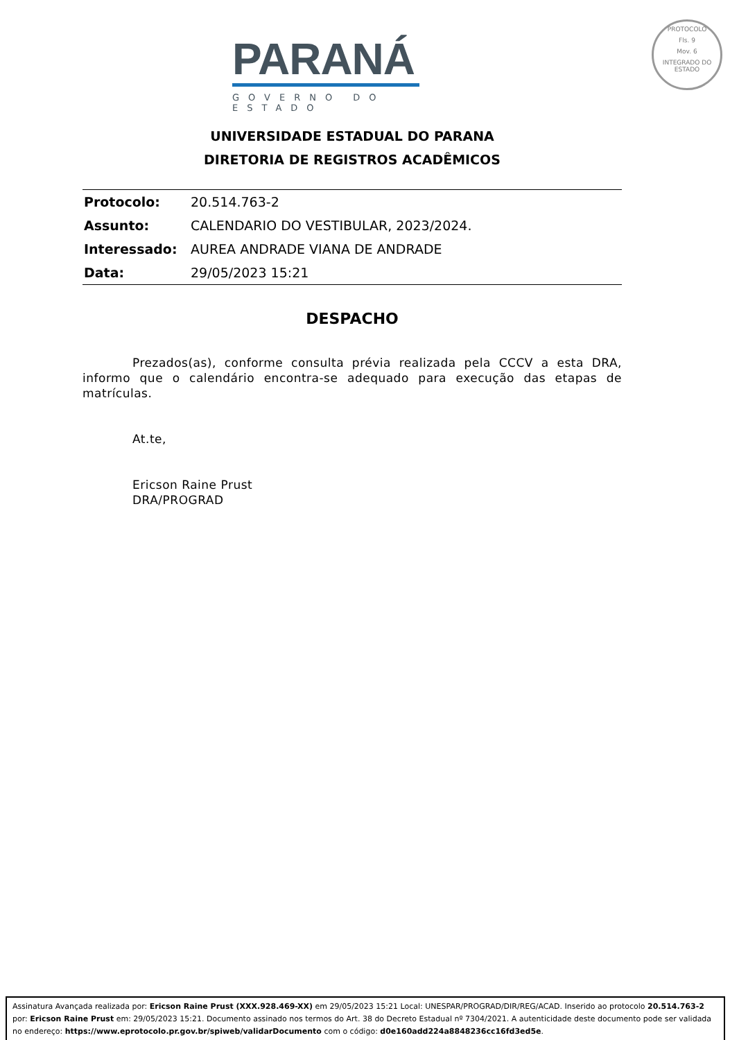PARANÁ
GOVERNO DO ESTADO
PROTOCOLO
Fls. 9
Mov. 6
INTEGRADO DO ESTADO
UNIVERSIDADE ESTADUAL DO PARANA
DIRETORIA DE REGISTROS ACADÊMICOS
| Protocolo: | 20.514.763-2 |
| Assunto: | CALENDARIO DO VESTIBULAR, 2023/2024. |
| Interessado: | AUREA ANDRADE VIANA DE ANDRADE |
| Data: | 29/05/2023 15:21 |
DESPACHO
Prezados(as), conforme consulta prévia realizada pela CCCV a esta DRA, informo que o calendário encontra-se adequado para execução das etapas de matrículas.
At.te,
Ericson Raine Prust
DRA/PROGRAD
Assinatura Avançada realizada por: Ericson Raine Prust (XXX.928.469-XX) em 29/05/2023 15:21 Local: UNESPAR/PROGRAD/DIR/REG/ACAD. Inserido ao protocolo 20.514.763-2 por: Ericson Raine Prust em: 29/05/2023 15:21. Documento assinado nos termos do Art. 38 do Decreto Estadual nº 7304/2021. A autenticidade deste documento pode ser validada no endereço: https://www.eprotocolo.pr.gov.br/spiweb/validarDocumento com o código: d0e160add224a8848236cc16fd3ed5e.